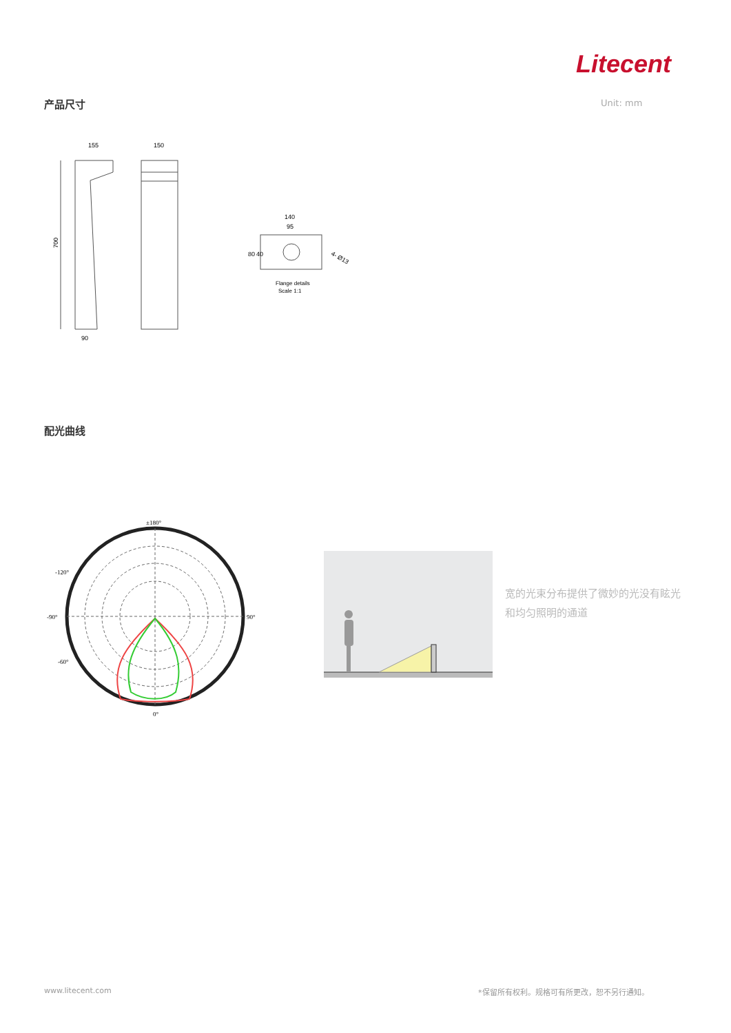Litecent
产品尺寸 Unit: mm
155
150
90
700
140
95
80
40
4- Ø13
Flange details
Scale 1:1
配光曲线
±180°
-90°
90°
0°
-120°
-60°
宽的光束分布提供了微妙的光没有眩光和均匀照明的通道
www.litecent.com
*保留所有权利。规格可有所更改，恕不另行通知。